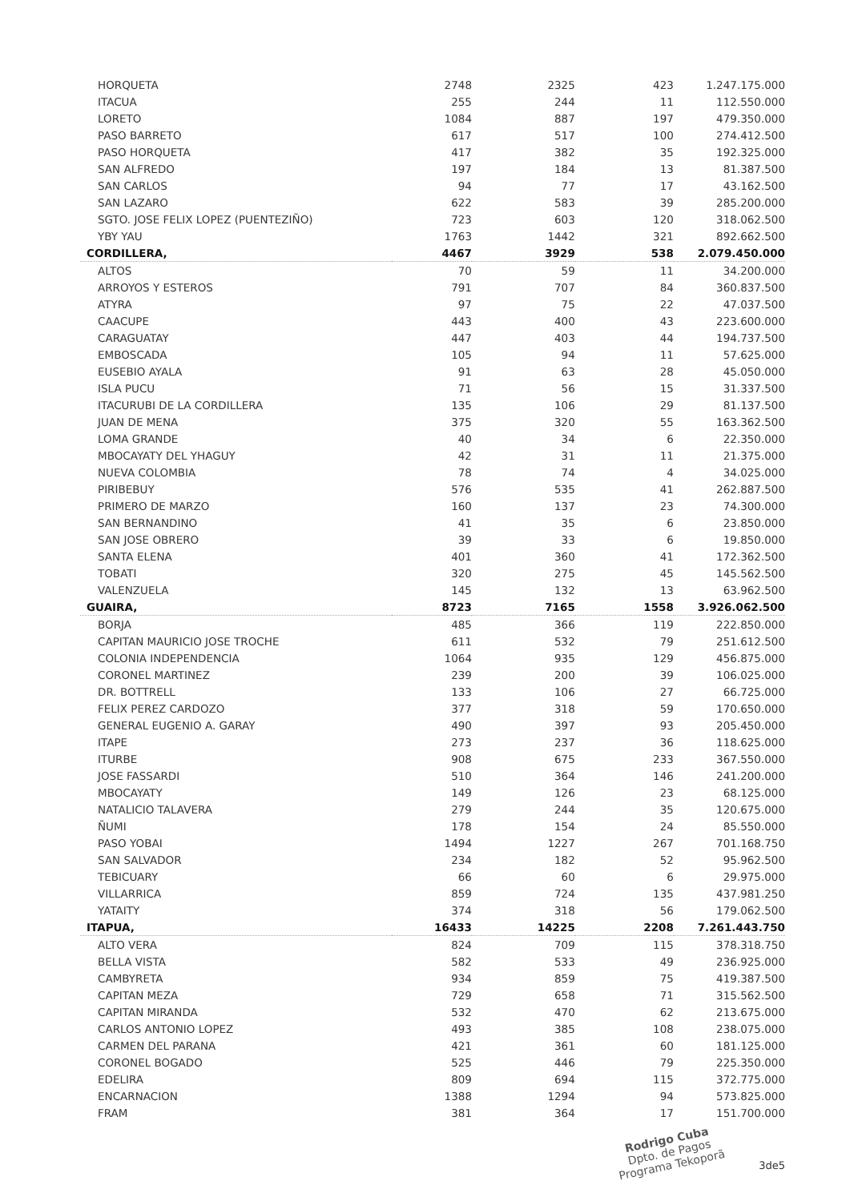| HORQUETA | 2748 | 2325 | 423 | 1.247.175.000 |
| ITACUA | 255 | 244 | 11 | 112.550.000 |
| LORETO | 1084 | 887 | 197 | 479.350.000 |
| PASO BARRETO | 617 | 517 | 100 | 274.412.500 |
| PASO HORQUETA | 417 | 382 | 35 | 192.325.000 |
| SAN ALFREDO | 197 | 184 | 13 | 81.387.500 |
| SAN CARLOS | 94 | 77 | 17 | 43.162.500 |
| SAN LAZARO | 622 | 583 | 39 | 285.200.000 |
| SGTO. JOSE FELIX LOPEZ (PUENTEZIÑO) | 723 | 603 | 120 | 318.062.500 |
| YBY YAU | 1763 | 1442 | 321 | 892.662.500 |
| CORDILLERA, | 4467 | 3929 | 538 | 2.079.450.000 |
| ALTOS | 70 | 59 | 11 | 34.200.000 |
| ARROYOS Y ESTEROS | 791 | 707 | 84 | 360.837.500 |
| ATYRA | 97 | 75 | 22 | 47.037.500 |
| CAACUPE | 443 | 400 | 43 | 223.600.000 |
| CARAGUATAY | 447 | 403 | 44 | 194.737.500 |
| EMBOSCADA | 105 | 94 | 11 | 57.625.000 |
| EUSEBIO AYALA | 91 | 63 | 28 | 45.050.000 |
| ISLA PUCU | 71 | 56 | 15 | 31.337.500 |
| ITACURUBI DE LA CORDILLERA | 135 | 106 | 29 | 81.137.500 |
| JUAN DE MENA | 375 | 320 | 55 | 163.362.500 |
| LOMA GRANDE | 40 | 34 | 6 | 22.350.000 |
| MBOCAYATY DEL YHAGUY | 42 | 31 | 11 | 21.375.000 |
| NUEVA COLOMBIA | 78 | 74 | 4 | 34.025.000 |
| PIRIBEBUY | 576 | 535 | 41 | 262.887.500 |
| PRIMERO DE MARZO | 160 | 137 | 23 | 74.300.000 |
| SAN BERNANDINO | 41 | 35 | 6 | 23.850.000 |
| SAN JOSE OBRERO | 39 | 33 | 6 | 19.850.000 |
| SANTA ELENA | 401 | 360 | 41 | 172.362.500 |
| TOBATI | 320 | 275 | 45 | 145.562.500 |
| VALENZUELA | 145 | 132 | 13 | 63.962.500 |
| GUAIRA, | 8723 | 7165 | 1558 | 3.926.062.500 |
| BORJA | 485 | 366 | 119 | 222.850.000 |
| CAPITAN MAURICIO JOSE TROCHE | 611 | 532 | 79 | 251.612.500 |
| COLONIA INDEPENDENCIA | 1064 | 935 | 129 | 456.875.000 |
| CORONEL MARTINEZ | 239 | 200 | 39 | 106.025.000 |
| DR. BOTTRELL | 133 | 106 | 27 | 66.725.000 |
| FELIX PEREZ CARDOZO | 377 | 318 | 59 | 170.650.000 |
| GENERAL EUGENIO A. GARAY | 490 | 397 | 93 | 205.450.000 |
| ITAPE | 273 | 237 | 36 | 118.625.000 |
| ITURBE | 908 | 675 | 233 | 367.550.000 |
| JOSE FASSARDI | 510 | 364 | 146 | 241.200.000 |
| MBOCAYATY | 149 | 126 | 23 | 68.125.000 |
| NATALICIO TALAVERA | 279 | 244 | 35 | 120.675.000 |
| ÑUMI | 178 | 154 | 24 | 85.550.000 |
| PASO YOBAI | 1494 | 1227 | 267 | 701.168.750 |
| SAN SALVADOR | 234 | 182 | 52 | 95.962.500 |
| TEBICUARY | 66 | 60 | 6 | 29.975.000 |
| VILLARRICA | 859 | 724 | 135 | 437.981.250 |
| YATAITY | 374 | 318 | 56 | 179.062.500 |
| ITAPUA, | 16433 | 14225 | 2208 | 7.261.443.750 |
| ALTO VERA | 824 | 709 | 115 | 378.318.750 |
| BELLA VISTA | 582 | 533 | 49 | 236.925.000 |
| CAMBYRETA | 934 | 859 | 75 | 419.387.500 |
| CAPITAN MEZA | 729 | 658 | 71 | 315.562.500 |
| CAPITAN MIRANDA | 532 | 470 | 62 | 213.675.000 |
| CARLOS ANTONIO LOPEZ | 493 | 385 | 108 | 238.075.000 |
| CARMEN DEL PARANA | 421 | 361 | 60 | 181.125.000 |
| CORONEL BOGADO | 525 | 446 | 79 | 225.350.000 |
| EDELIRA | 809 | 694 | 115 | 372.775.000 |
| ENCARNACION | 1388 | 1294 | 94 | 573.825.000 |
| FRAM | 381 | 364 | 17 | 151.700.000 |
Rodrigo Cuba
Dpto. de Pagos
Programa Tekoporã 3de5